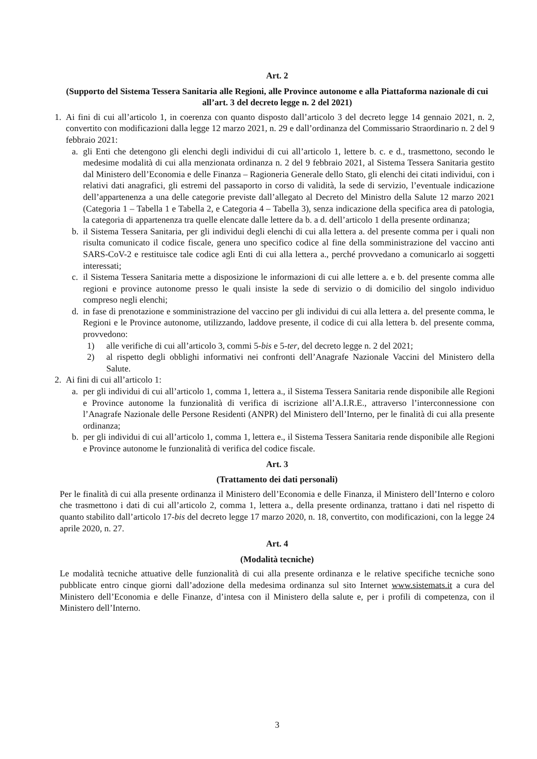Art. 2
(Supporto del Sistema Tessera Sanitaria alle Regioni, alle Province autonome e alla Piattaforma nazionale di cui all’art. 3 del decreto legge n. 2 del 2021)
1. Ai fini di cui all’articolo 1, in coerenza con quanto disposto dall’articolo 3 del decreto legge 14 gennaio 2021, n. 2, convertito con modificazioni dalla legge 12 marzo 2021, n. 29 e dall’ordinanza del Commissario Straordinario n. 2 del 9 febbraio 2021:
a. gli Enti che detengono gli elenchi degli individui di cui all’articolo 1, lettere b. c. e d., trasmettono, secondo le medesime modalità di cui alla menzionata ordinanza n. 2 del 9 febbraio 2021, al Sistema Tessera Sanitaria gestito dal Ministero dell’Economia e delle Finanza – Ragioneria Generale dello Stato, gli elenchi dei citati individui, con i relativi dati anagrafici, gli estremi del passaporto in corso di validità, la sede di servizio, l’eventuale indicazione dell’appartenenza a una delle categorie previste dall’allegato al Decreto del Ministro della Salute 12 marzo 2021 (Categoria 1 – Tabella 1 e Tabella 2, e Categoria 4 – Tabella 3), senza indicazione della specifica area di patologia, la categoria di appartenenza tra quelle elencate dalle lettere da b. a d. dell’articolo 1 della presente ordinanza;
b. il Sistema Tessera Sanitaria, per gli individui degli elenchi di cui alla lettera a. del presente comma per i quali non risulta comunicato il codice fiscale, genera uno specifico codice al fine della somministrazione del vaccino anti SARS-CoV-2 e restituisce tale codice agli Enti di cui alla lettera a., perché provvedano a comunicarlo ai soggetti interessati;
c. il Sistema Tessera Sanitaria mette a disposizione le informazioni di cui alle lettere a. e b. del presente comma alle regioni e province autonome presso le quali insiste la sede di servizio o di domicilio del singolo individuo compreso negli elenchi;
d. in fase di prenotazione e somministrazione del vaccino per gli individui di cui alla lettera a. del presente comma, le Regioni e le Province autonome, utilizzando, laddove presente, il codice di cui alla lettera b. del presente comma, provvedono:
1) alle verifiche di cui all’articolo 3, commi 5-bis e 5-ter, del decreto legge n. 2 del 2021;
2) al rispetto degli obblighi informativi nei confronti dell’Anagrafe Nazionale Vaccini del Ministero della Salute.
2. Ai fini di cui all’articolo 1:
a. per gli individui di cui all’articolo 1, comma 1, lettera a., il Sistema Tessera Sanitaria rende disponibile alle Regioni e Province autonome la funzionalità di verifica di iscrizione all’A.I.R.E., attraverso l’interconnessione con l’Anagrafe Nazionale delle Persone Residenti (ANPR) del Ministero dell’Interno, per le finalità di cui alla presente ordinanza;
b. per gli individui di cui all’articolo 1, comma 1, lettera e., il Sistema Tessera Sanitaria rende disponibile alle Regioni e Province autonome le funzionalità di verifica del codice fiscale.
Art. 3
(Trattamento dei dati personali)
Per le finalità di cui alla presente ordinanza il Ministero dell’Economia e delle Finanza, il Ministero dell’Interno e coloro che trasmettono i dati di cui all’articolo 2, comma 1, lettera a., della presente ordinanza, trattano i dati nel rispetto di quanto stabilito dall’articolo 17-bis del decreto legge 17 marzo 2020, n. 18, convertito, con modificazioni, con la legge 24 aprile 2020, n. 27.
Art. 4
(Modalità tecniche)
Le modalità tecniche attuative delle funzionalità di cui alla presente ordinanza e le relative specifiche tecniche sono pubblicate entro cinque giorni dall’adozione della medesima ordinanza sul sito Internet www.sistemats.it a cura del Ministero dell’Economia e delle Finanze, d’intesa con il Ministero della salute e, per i profili di competenza, con il Ministero dell’Interno.
3